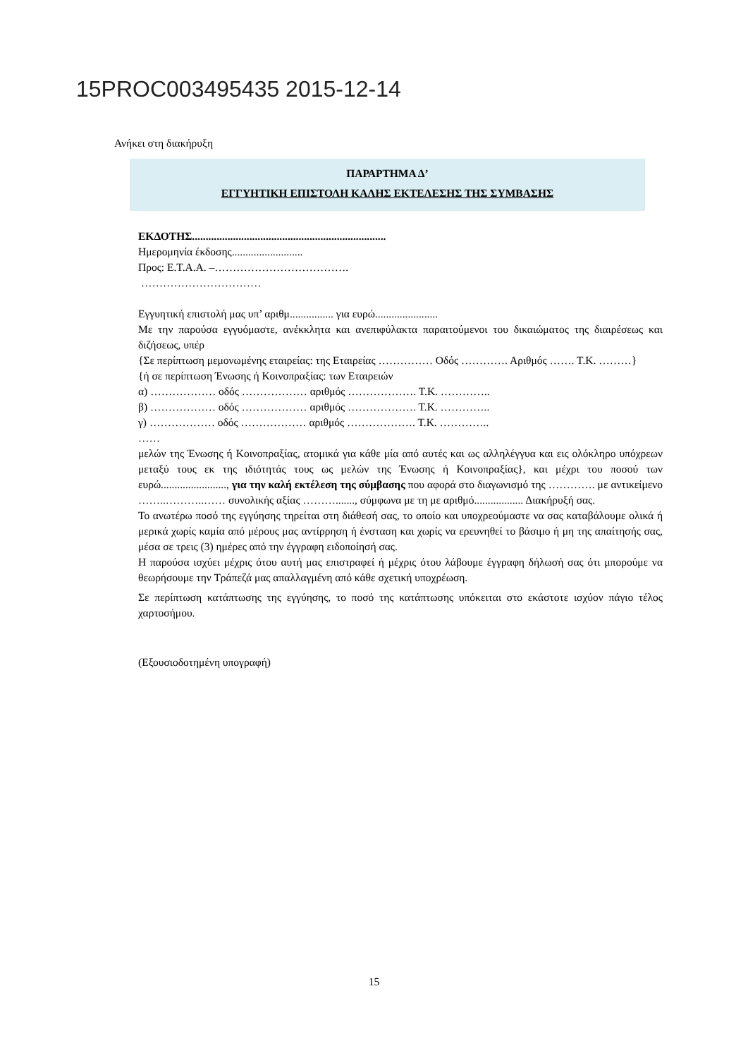15PROC003495435 2015-12-14
Ανήκει στη διακήρυξη
ΠΑΡΑΡΤΗΜΑ Δ’
ΕΓΓΥΗΤΙΚΗ ΕΠΙΣΤΟΛΗ ΚΑΛΗΣ ΕΚΤΕΛΕΣΗΣ ΤΗΣ ΣΥΜΒΑΣΗΣ
ΕΚΔΟΤΗΣ.......................................................................
Ημερομηνία έκδοσης..........................
Προς: Ε.Τ.Α.Α. –……………………………….
……………………………
Εγγυητική επιστολή μας υπ’ αριθμ................ για ευρώ.......................
Με την παρούσα εγγυόμαστε, ανέκκλητα και ανεπιφύλακτα παραιτούμενοι του δικαιώματος της διαιρέσεως και διζήσεως, υπέρ
{Σε περίπτωση μεμονωμένης εταιρείας: της Εταιρείας …………… Οδός …………. Αριθμός ……. Τ.Κ. ………}
{ή σε περίπτωση Ένωσης ή Κοινοπραξίας: των Εταιρειών
α) ……………… οδός ……………… αριθμός ………………. Τ.Κ. …………..
β) ……………… οδός ……………… αριθμός ………………. Τ.Κ. …………..
γ) ……………… οδός ……………… αριθμός ………………. Τ.Κ. …………..
……
μελών της Ένωσης ή Κοινοπραξίας, ατομικά για κάθε μία από αυτές και ως αλληλέγγυα και εις ολόκληρο υπόχρεων μεταξύ τους εκ της ιδιότητάς τους ως μελών της Ένωσης ή Κοινοπραξίας}, και μέχρι του ποσού των ευρώ........................, για την καλή εκτέλεση της σύμβασης που αφορά στο διαγωνισμό της …………. με αντικείμενο ……..………..…… συνολικής αξίας ………......., σύμφωνα με τη με αριθμό.................. Διακήρυξή σας.
Το ανωτέρω ποσό της εγγύησης τηρείται στη διάθεσή σας, το οποίο και υποχρεούμαστε να σας καταβάλουμε ολικά ή μερικά χωρίς καμία από μέρους μας αντίρρηση ή ένσταση και χωρίς να ερευνηθεί το βάσιμο ή μη της απαίτησής σας, μέσα σε τρεις (3) ημέρες από την έγγραφη ειδοποίησή σας.
Η παρούσα ισχύει μέχρις ότου αυτή μας επιστραφεί ή μέχρις ότου λάβουμε έγγραφη δήλωσή σας ότι μπορούμε να θεωρήσουμε την Τράπεζά μας απαλλαγμένη από κάθε σχετική υποχρέωση.
Σε περίπτωση κατάπτωσης της εγγύησης, το ποσό της κατάπτωσης υπόκειται στο εκάστοτε ισχύον πάγιο τέλος χαρτοσήμου.
(Εξουσιοδοτημένη υπογραφή)
15